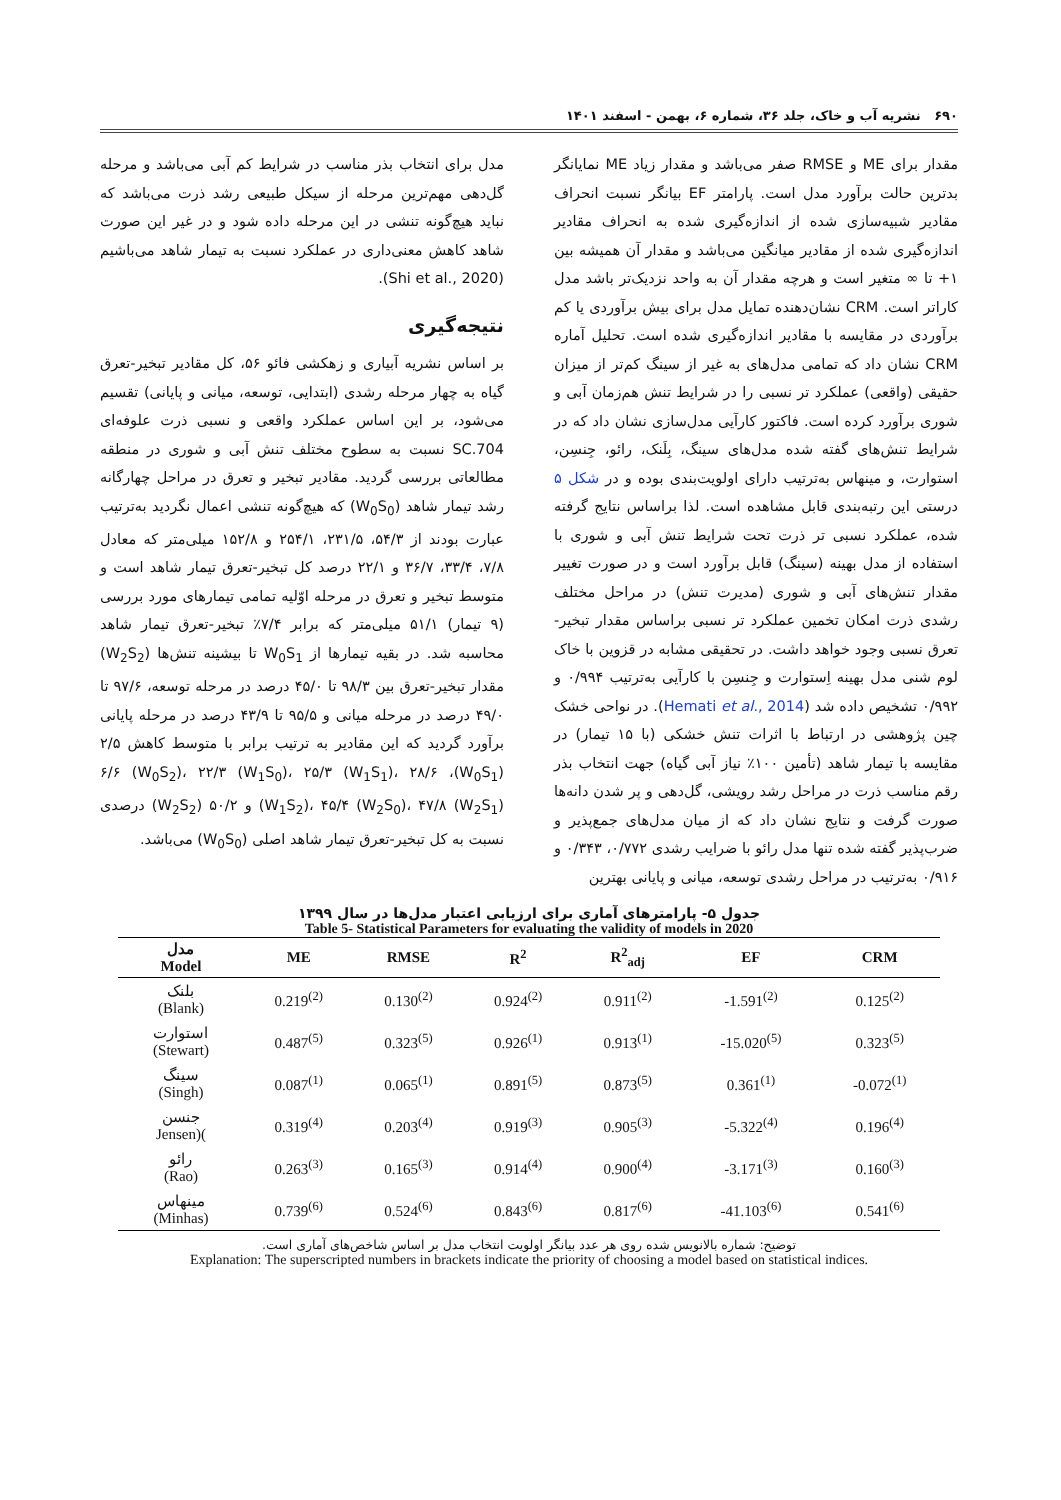۶۹۰ نشریه آب و خاک، جلد ۳۶، شماره ۶، بهمن - اسفند ۱۴۰۱
مقدار برای ME و RMSE صفر می‌باشد و مقدار زیاد ME نمایانگر بدترین حالت برآورد مدل است. پارامتر EF بیانگر نسبت انحراف مقادیر شبیه‌سازی شده از اندازه‌گیری شده به انحراف مقادیر اندازه‌گیری شده از مقادیر میانگین می‌باشد و مقدار آن همیشه بین ۱+ تا ∞ متغیر است و هرچه مقدار آن به واحد نزدیک‌تر باشد مدل کاراتر است. CRM نشان‌دهنده تمایل مدل برای بیش برآوردی یا کم برآوردی در مقایسه با مقادیر اندازه‌گیری شده است. تحلیل آماره CRM نشان داد که تمامی مدل‌های به غیر از سینگ کم‌تر از میزان حقیقی (واقعی) عملکرد تر نسبی را در شرایط تنش هم‌زمان آبی و شوری برآورد کرده است. فاکتور کارآیی مدل‌سازی نشان داد که در شرایط تنش‌های گفته شده مدل‌های سینگ، بِلَنک، رائو، جِنسِن، استوارت، و مینهاس به‌ترتیب دارای اولویت‌بندی بوده و در شکل ۵ درستی این رتبه‌بندی قابل مشاهده است. لذا براساس نتایج گرفته شده، عملکرد نسبی تر ذرت تحت شرایط تنش آبی و شوری با استفاده از مدل بهینه (سینگ) قابل برآورد است و در صورت تغییر مقدار تنش‌های آبی و شوری (مدیرت تنش) در مراحل مختلف رشدی ذرت امکان تخمین عملکرد تر نسبی براساس مقدار تبخیر-تعرق نسبی وجود خواهد داشت. در تحقیقی مشابه در قزوین با خاک لوم شنی مدل بهینه اِستوارت و جِنسِن با کارآیی به‌ترتیب ۰/۹۹۴ و ۰/۹۹۲ تشخیص داده شد (Hemati et al., 2014). در نواحی خشک چین پژوهشی در ارتباط با اثرات تنش خشکی (با ۱۵ تیمار) در مقایسه با تیمار شاهد (تأمین ۱۰۰٪ نیاز آبی گیاه) جهت انتخاب بذر رقم مناسب ذرت در مراحل رشد رویشی، گل‌دهی و پر شدن دانه‌ها صورت گرفت و نتایج نشان داد که از میان مدل‌های جمع‌پذیر و ضرب‌پذیر گفته شده تنها مدل رائو با ضرایب رشدی ۰/۷۷۲، ۰/۳۴۳ و ۰/۹۱۶ به‌ترتیب در مراحل رشدی توسعه، میانی و پایانی بهترین
مدل برای انتخاب بذر مناسب در شرایط کم آبی می‌باشد و مرحله گل‌دهی مهم‌ترین مرحله از سیکل طبیعی رشد ذرت می‌باشد که نباید هیچ‌گونه تنشی در این مرحله داده شود و در غیر این صورت شاهد کاهش معنی‌داری در عملکرد نسبت به تیمار شاهد می‌باشیم (Shi et al., 2020).
نتیجه‌گیری
بر اساس نشریه آبیاری و زهکشی فائو ۵۶، کل مقادیر تبخیر-تعرق گیاه به چهار مرحله رشدی (ابتدایی، توسعه، میانی و پایانی) تقسیم می‌شود، بر این اساس عملکرد واقعی و نسبی ذرت علوفه‌ای SC.704 نسبت به سطوح مختلف تنش آبی و شوری در منطقه مطالعاتی بررسی گردید. مقادیر تبخیر و تعرق در مراحل چهارگانه رشد تیمار شاهد (W<sub>0</sub>S<sub>0</sub>) که هیچ‌گونه تنشی اعمال نگردید به‌ترتیب عبارت بودند از ۵۴/۳، ۲۳۱/۵، ۲۵۴/۱ و ۱۵۲/۸ میلی‌متر که معادل ۷/۸، ۳۳/۴، ۳۶/۷ و ۲۲/۱ درصد کل تبخیر-تعرق تیمار شاهد است و متوسط تبخیر و تعرق در مرحله اوّلیه تمامی تیمارهای مورد بررسی (۹ تیمار) ۵۱/۱ میلی‌متر که برابر ۷/۴٪ تبخیر-تعرق تیمار شاهد محاسبه شد. در بقیه تیمارها از W<sub>0</sub>S<sub>1</sub> تا بیشینه تنش‌ها (W<sub>2</sub>S<sub>2</sub>) مقدار تبخیر-تعرق بین ۹۸/۳ تا ۴۵/۰ درصد در مرحله توسعه، ۹۷/۶ تا ۴۹/۰ درصد در مرحله میانی و ۹۵/۵ تا ۴۳/۹ درصد در مرحله پایانی برآورد گردید که این مقادیر به ترتیب برابر با متوسط کاهش ۲/۵ (W<sub>0</sub>S<sub>1</sub>)، ۶/۶ (W<sub>0</sub>S<sub>2</sub>)، ۲۲/۳ (W<sub>1</sub>S<sub>0</sub>)، ۲۵/۳ (W<sub>1</sub>S<sub>1</sub>)، ۲۸/۶ (W<sub>1</sub>S<sub>2</sub>)، ۴۵/۴ (W<sub>2</sub>S<sub>0</sub>)، ۴۷/۸ (W<sub>2</sub>S<sub>1</sub>) و ۵۰/۲ (W<sub>2</sub>S<sub>2</sub>) درصدی نسبت به کل تبخیر-تعرق تیمار شاهد اصلی (W<sub>0</sub>S<sub>0</sub>) می‌باشد.
جدول ۵- پارامترهای آماری برای ارزیابی اعتبار مدل‌ها در سال ۱۳۹۹
Table 5- Statistical Parameters for evaluating the validity of models in 2020
| مدل Model | ME | RMSE | R<sup>2</sup> | R<sup>2</sup><sub>adj</sub> | EF | CRM |
| --- | --- | --- | --- | --- | --- | --- |
| بلنک (Blank) | 0.219<sup>(2)</sup> | 0.130<sup>(2)</sup> | 0.924<sup>(2)</sup> | 0.911<sup>(2)</sup> | -1.591<sup>(2)</sup> | 0.125<sup>(2)</sup> |
| استوارت (Stewart) | 0.487<sup>(5)</sup> | 0.323<sup>(5)</sup> | 0.926<sup>(1)</sup> | 0.913<sup>(1)</sup> | -15.020<sup>(5)</sup> | 0.323<sup>(5)</sup> |
| سینگ (Singh) | 0.087<sup>(1)</sup> | 0.065<sup>(1)</sup> | 0.891<sup>(5)</sup> | 0.873<sup>(5)</sup> | 0.361<sup>(1)</sup> | -0.072<sup>(1)</sup> |
| جنسن Jensen)( | 0.319<sup>(4)</sup> | 0.203<sup>(4)</sup> | 0.919<sup>(3)</sup> | 0.905<sup>(3)</sup> | -5.322<sup>(4)</sup> | 0.196<sup>(4)</sup> |
| رائو (Rao) | 0.263<sup>(3)</sup> | 0.165<sup>(3)</sup> | 0.914<sup>(4)</sup> | 0.900<sup>(4)</sup> | -3.171<sup>(3)</sup> | 0.160<sup>(3)</sup> |
| مینهاس (Minhas) | 0.739<sup>(6)</sup> | 0.524<sup>(6)</sup> | 0.843<sup>(6)</sup> | 0.817<sup>(6)</sup> | -41.103<sup>(6)</sup> | 0.541<sup>(6)</sup> |
توضیح: شماره بالانویس شده روی هر عدد بیانگر اولویت انتخاب مدل بر اساس شاخص‌های آماری است.
Explanation: The superscripted numbers in brackets indicate the priority of choosing a model based on statistical indices.